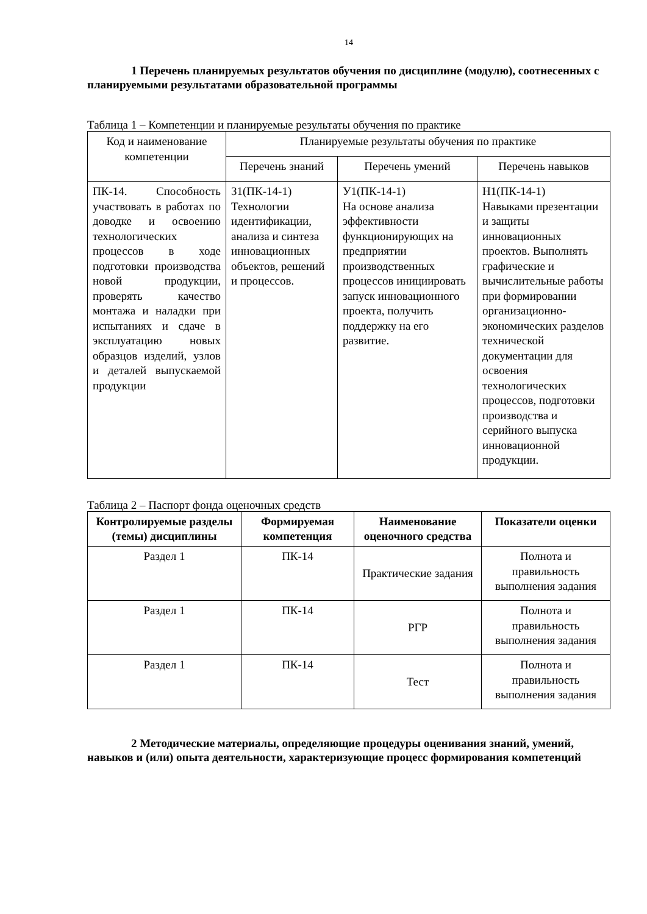14
1 Перечень планируемых результатов обучения по дисциплине (модулю), соотнесенных с планируемыми результатами образовательной программы
Таблица 1 – Компетенции и планируемые результаты обучения по практике
| Код и наименование компетенции | Планируемые результаты обучения по практике | | |
| --- | --- | --- | --- |
| | Перечень знаний | Перечень умений | Перечень навыков |
| ПК-14. Способность участвовать в работах по доводке и освоению технологических процессов в ходе подготовки производства новой продукции, проверять качество монтажа и наладки при испытаниях и сдаче в эксплуатацию новых образцов изделий, узлов и деталей выпускаемой продукции | З1(ПК-14-1) Технологии идентификации, анализа и синтеза инновационных объектов, решений и процессов. | У1(ПК-14-1) На основе анализа эффективности функционирующих на предприятии производственных процессов инициировать запуск инновационного проекта, получить поддержку на его развитие. | Н1(ПК-14-1) Навыками презентации и защиты инновационных проектов. Выполнять графические и вычислительные работы при формировании организационно-экономических разделов технической документации для освоения технологических процессов, подготовки производства и серийного выпуска инновационной продукции. |
Таблица 2 – Паспорт фонда оценочных средств
| Контролируемые разделы (темы) дисциплины | Формируемая компетенция | Наименование оценочного средства | Показатели оценки |
| --- | --- | --- | --- |
| Раздел 1 | ПК-14 | Практические задания | Полнота и правильность выполнения задания |
| Раздел 1 | ПК-14 | РГР | Полнота и правильность выполнения задания |
| Раздел 1 | ПК-14 | Тест | Полнота и правильность выполнения задания |
2 Методические материалы, определяющие процедуры оценивания знаний, умений, навыков и (или) опыта деятельности, характеризующие процесс формирования компетенций